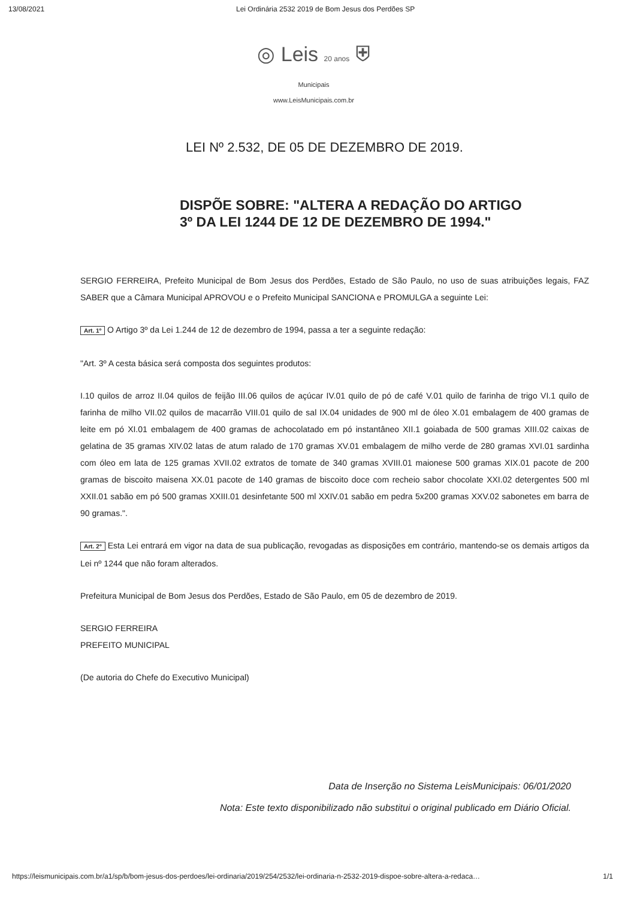13/08/2021 Lei Ordinária 2532 2019 de Bom Jesus dos Perdões SP
◎ Leis 20 anos ⛨
Municipais
www.LeisMunicipais.com.br
LEI Nº 2.532, DE 05 DE DEZEMBRO DE 2019.
DISPÕE SOBRE: "ALTERA A REDAÇÃO DO ARTIGO
3º DA LEI 1244 DE 12 DE DEZEMBRO DE 1994."
SERGIO FERREIRA, Prefeito Municipal de Bom Jesus dos Perdões, Estado de São Paulo, no uso de suas atribuições legais, FAZ SABER que a Câmara Municipal APROVOU e o Prefeito Municipal SANCIONA e PROMULGA a seguinte Lei:
Art. 1º O Artigo 3º da Lei 1.244 de 12 de dezembro de 1994, passa a ter a seguinte redação:
"Art. 3º A cesta básica será composta dos seguintes produtos:
I.10 quilos de arroz II.04 quilos de feijão III.06 quilos de açúcar IV.01 quilo de pó de café V.01 quilo de farinha de trigo VI.1 quilo de farinha de milho VII.02 quilos de macarrão VIII.01 quilo de sal IX.04 unidades de 900 ml de óleo X.01 embalagem de 400 gramas de leite em pó XI.01 embalagem de 400 gramas de achocolatado em pó instantâneo XII.1 goiabada de 500 gramas XIII.02 caixas de gelatina de 35 gramas XIV.02 latas de atum ralado de 170 gramas XV.01 embalagem de milho verde de 280 gramas XVI.01 sardinha com óleo em lata de 125 gramas XVII.02 extratos de tomate de 340 gramas XVIII.01 maionese 500 gramas XIX.01 pacote de 200 gramas de biscoito maisena XX.01 pacote de 140 gramas de biscoito doce com recheio sabor chocolate XXI.02 detergentes 500 ml XXII.01 sabão em pó 500 gramas XXIII.01 desinfetante 500 ml XXIV.01 sabão em pedra 5x200 gramas XXV.02 sabonetes em barra de 90 gramas.".
Art. 2º Esta Lei entrará em vigor na data de sua publicação, revogadas as disposições em contrário, mantendo-se os demais artigos da Lei nº 1244 que não foram alterados.
Prefeitura Municipal de Bom Jesus dos Perdões, Estado de São Paulo, em 05 de dezembro de 2019.
SERGIO FERREIRA
PREFEITO MUNICIPAL
(De autoria do Chefe do Executivo Municipal)
Data de Inserção no Sistema LeisMunicipais: 06/01/2020
Nota: Este texto disponibilizado não substitui o original publicado em Diário Oficial.
https://leismunicipais.com.br/a1/sp/b/bom-jesus-dos-perdoes/lei-ordinaria/2019/254/2532/lei-ordinaria-n-2532-2019-dispoe-sobre-altera-a-redaca… 1/1